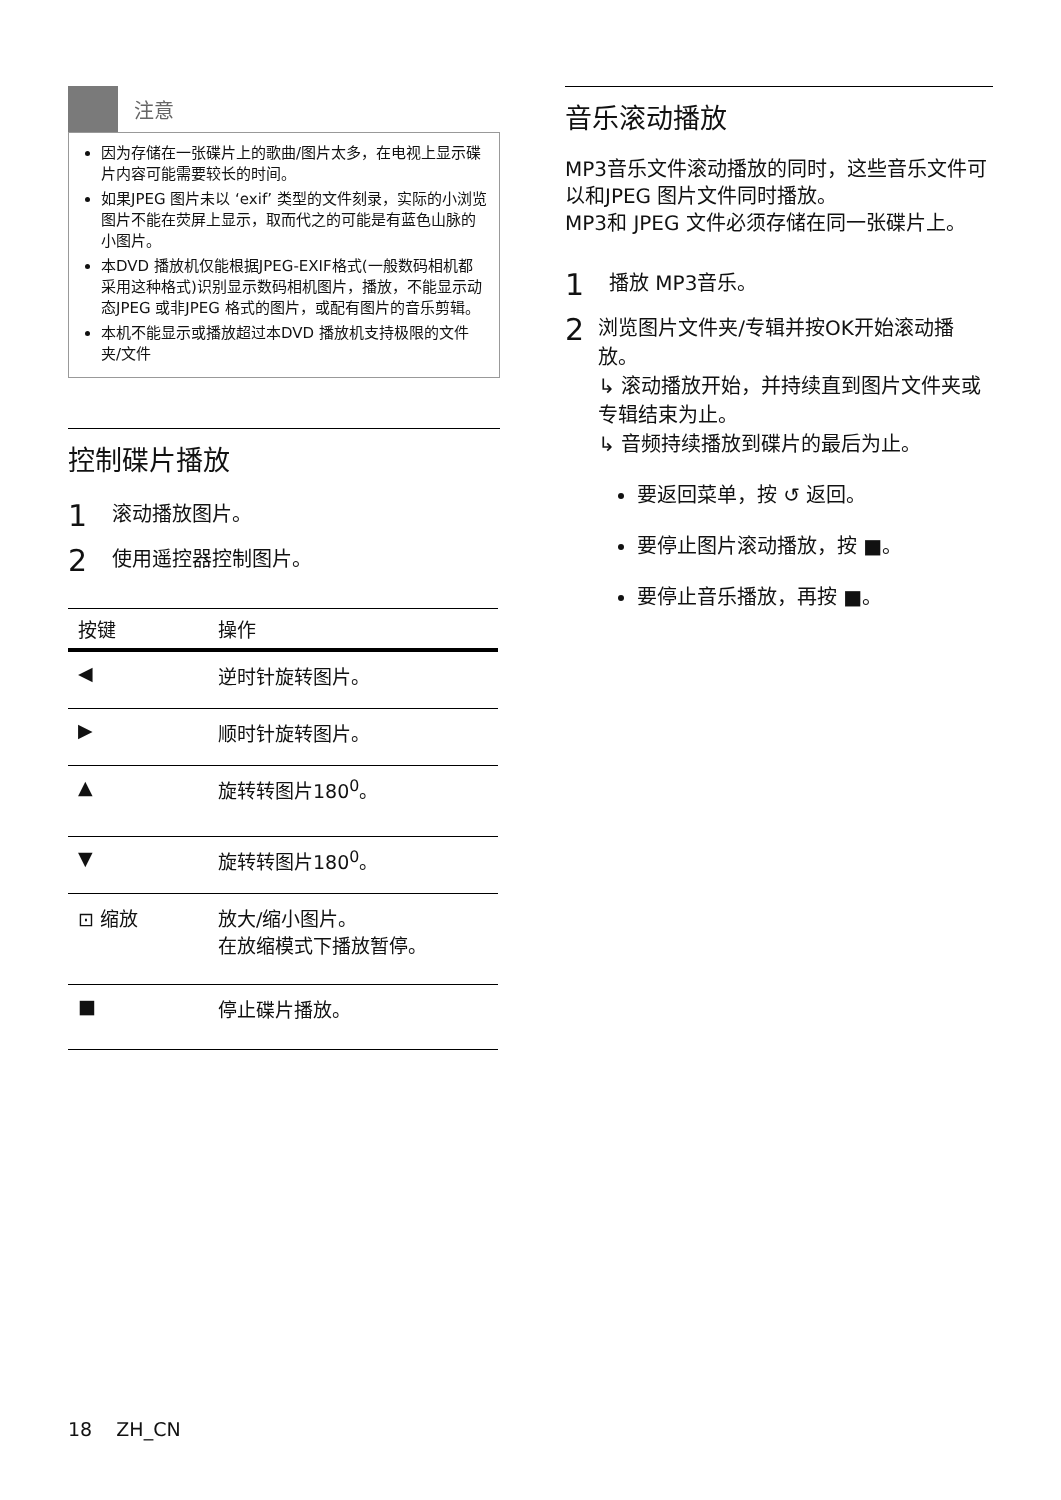注意
因为存储在一张碟片上的歌曲/图片太多，在电视上显示碟片内容可能需要较长的时间。
如果JPEG 图片未以 ‘exif’ 类型的文件刻录，实际的小浏览图片不能在荧屏上显示，取而代之的可能是有蓝色山脉的小图片。
本DVD 播放机仅能根据JPEG-EXIF格式(一般数码相机都采用这种格式)识别显示数码相机图片，播放，不能显示动态JPEG 或非JPEG 格式的图片，或配有图片的音乐剪辑。
本机不能显示或播放超过本DVD 播放机支持极限的文件夹/文件
控制碟片播放
1 滚动播放图片。
2 使用遥控器控制图片。
| 按键 | 操作 |
| --- | --- |
| ◀ | 逆时针旋转图片。 |
| ▶ | 顺时针旋转图片。 |
| ▲ | 旋转转图片180<sup>0</sup>。 |
| ▼ | 旋转转图片180<sup>0</sup>。 |
| ⊡ 缩放 | 放大/缩小图片。 在放缩模式下播放暂停。 |
| ■ | 停止碟片播放。 |
音乐滚动播放
MP3音乐文件滚动播放的同时，这些音乐文件可以和JPEG 图片文件同时播放。
MP3和 JPEG 文件必须存储在同一张碟片上。
1 播放 MP3音乐。
2
浏览图片文件夹/专辑并按OK开始滚动播放。
↳ 滚动播放开始，并持续直到图片文件夹或专辑结束为止。
↳ 音频持续播放到碟片的最后为止。
要返回菜单，按 ↺ 返回。
要停止图片滚动播放，按 ■。
要停止音乐播放，再按 ■。
18 ZH_CN